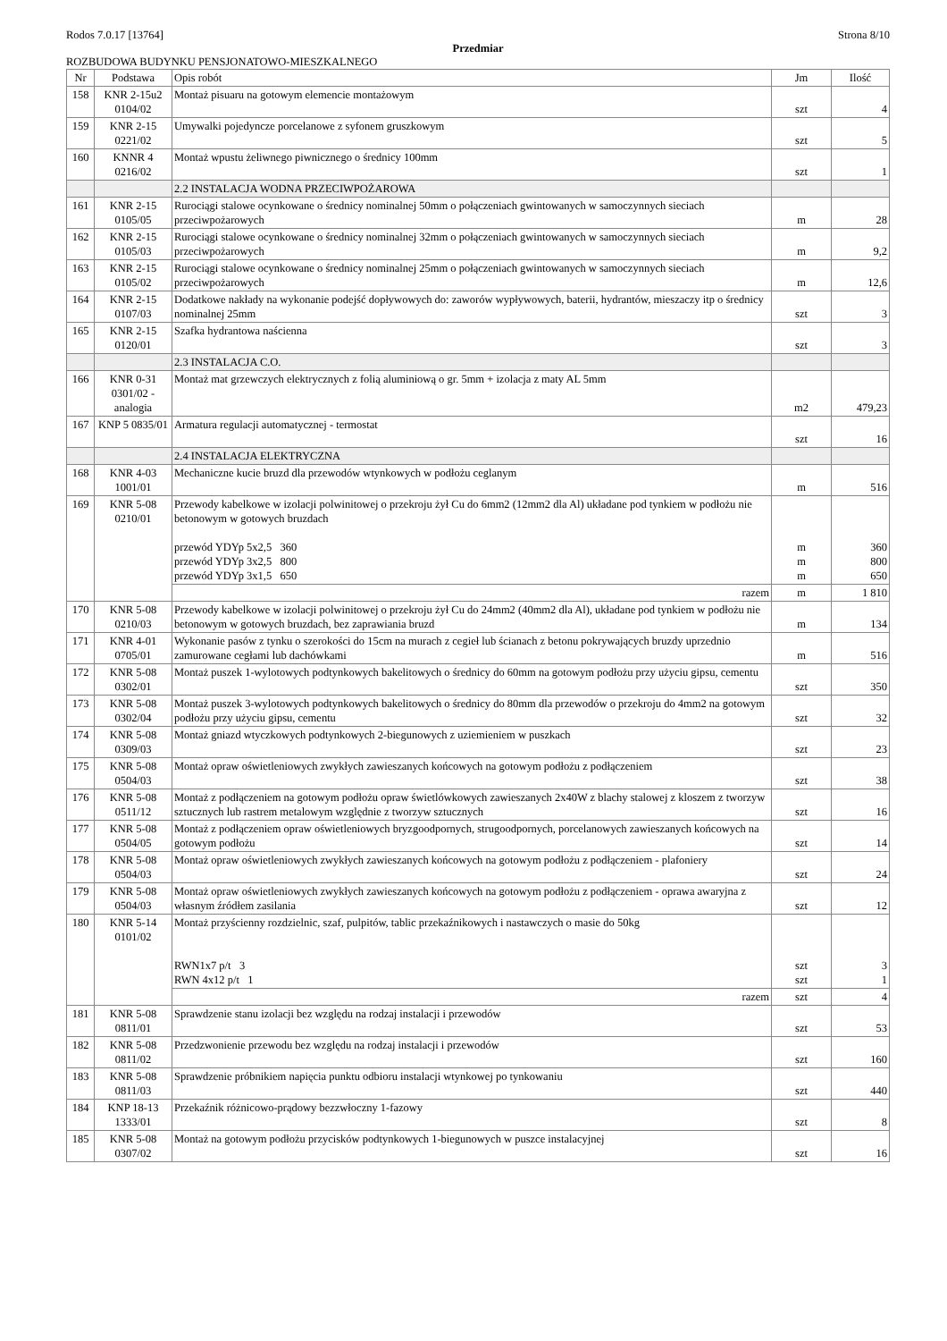Rodos 7.0.17 [13764] Strona 8/10
Przedmiar
ROZBUDOWA BUDYNKU PENSJONATOWO-MIESZKALNEGO
| Nr | Podstawa | Opis robót | Jm | Ilość |
| --- | --- | --- | --- | --- |
| 158 | KNR 2-15u2 0104/02 | Montaż pisuaru na gotowym elemencie montażowym | szt | 4 |
| 159 | KNR 2-15 0221/02 | Umywalki pojedyncze porcelanowe z syfonem gruszkowym | szt | 5 |
| 160 | KNNR 4 0216/02 | Montaż wpustu żeliwnego piwnicznego o średnicy 100mm | szt | 1 |
| | | 2.2 INSTALACJA WODNA PRZECIWPOŻAROWA | | |
| 161 | KNR 2-15 0105/05 | Rurociągi stalowe ocynkowane o średnicy nominalnej 50mm o połączeniach gwintowanych w samoczynnych sieciach przeciwpożarowych | m | 28 |
| 162 | KNR 2-15 0105/03 | Rurociągi stalowe ocynkowane o średnicy nominalnej 32mm o połączeniach gwintowanych w samoczynnych sieciach przeciwpożarowych | m | 9,2 |
| 163 | KNR 2-15 0105/02 | Rurociągi stalowe ocynkowane o średnicy nominalnej 25mm o połączeniach gwintowanych w samoczynnych sieciach przeciwpożarowych | m | 12,6 |
| 164 | KNR 2-15 0107/03 | Dodatkowe nakłady na wykonanie podejść dopływowych do: zaworów wypływowych, baterii, hydrantów, mieszaczy itp o średnicy nominalnej 25mm | szt | 3 |
| 165 | KNR 2-15 0120/01 | Szafka hydrantowa naścienna | szt | 3 |
| | | 2.3 INSTALACJA C.O. | | |
| 166 | KNR 0-31 0301/02 - analogia | Montaż mat grzewczych elektrycznych z folią aluminiową o gr. 5mm + izolacja z maty AL 5mm | m2 | 479,23 |
| 167 | KNP 5 0835/01 | Armatura regulacji automatycznej - termostat | szt | 16 |
| | | 2.4 INSTALACJA ELEKTRYCZNA | | |
| 168 | KNR 4-03 1001/01 | Mechaniczne kucie bruzd dla przewodów wtynkowych w podłożu ceglanym | m | 516 |
| 169 | KNR 5-08 0210/01 | Przewody kabelkowe w izolacji polwinitowej o przekroju żył Cu do 6mm2 (12mm2 dla Al) układane pod tynkiem w podłożu nie betonowym w gotowych bruzdach przewód YDYp 5x2,5 360 przewód YDYp 3x2,5 800 przewód YDYp 3x1,5 650 | m m m | 360 800 650 |
| | | razem | m | 1 810 |
| 170 | KNR 5-08 0210/03 | Przewody kabelkowe w izolacji polwinitowej o przekroju żył Cu do 24mm2 (40mm2 dla Al), układane pod tynkiem w podłożu nie betonowym w gotowych bruzdach, bez zaprawiania bruzd | m | 134 |
| 171 | KNR 4-01 0705/01 | Wykonanie pasów z tynku o szerokości do 15cm na murach z cegieł lub ścianach z betonu pokrywających bruzdy uprzednio zamurowane cegłami lub dachówkami | m | 516 |
| 172 | KNR 5-08 0302/01 | Montaż puszek 1-wylotowych podtynkowych bakelitowych o średnicy do 60mm na gotowym podłożu przy użyciu gipsu, cementu | szt | 350 |
| 173 | KNR 5-08 0302/04 | Montaż puszek 3-wylotowych podtynkowych bakelitowych o średnicy do 80mm dla przewodów o przekroju do 4mm2 na gotowym podłożu przy użyciu gipsu, cementu | szt | 32 |
| 174 | KNR 5-08 0309/03 | Montaż gniazd wtyczkowych podtynkowych 2-biegunowych z uziemieniem w puszkach | szt | 23 |
| 175 | KNR 5-08 0504/03 | Montaż opraw oświetleniowych zwykłych zawieszanych końcowych na gotowym podłożu z podłączeniem | szt | 38 |
| 176 | KNR 5-08 0511/12 | Montaż z podłączeniem na gotowym podłożu opraw świetlówkowych zawieszanych 2x40W z blachy stalowej z kloszem z tworzyw sztucznych lub rastrem metalowym względnie z tworzyw sztucznych | szt | 16 |
| 177 | KNR 5-08 0504/05 | Montaż z podłączeniem opraw oświetleniowych bryzgoodpornych, strugoodpornych, porcelanowych zawieszanych końcowych na gotowym podłożu | szt | 14 |
| 178 | KNR 5-08 0504/03 | Montaż opraw oświetleniowych zwykłych zawieszanych końcowych na gotowym podłożu z podłączeniem - plafoniery | szt | 24 |
| 179 | KNR 5-08 0504/03 | Montaż opraw oświetleniowych zwykłych zawieszanych końcowych na gotowym podłożu z podłączeniem - oprawa awaryjna z własnym źródłem zasilania | szt | 12 |
| 180 | KNR 5-14 0101/02 | Montaż przyścienny rozdzielnic, szaf, pulpitów, tablic przekaźnikowych i nastawczych o masie do 50kg RWN1x7 p/t 3 RWN 4x12 p/t 1 | szt szt | 3 1 |
| | | razem | szt | 4 |
| 181 | KNR 5-08 0811/01 | Sprawdzenie stanu izolacji bez względu na rodzaj instalacji i przewodów | szt | 53 |
| 182 | KNR 5-08 0811/02 | Przedzwonienie przewodu bez względu na rodzaj instalacji i przewodów | szt | 160 |
| 183 | KNR 5-08 0811/03 | Sprawdzenie próbnikiem napięcia punktu odbioru instalacji wtynkowej po tynkowaniu | szt | 440 |
| 184 | KNP 18-13 1333/01 | Przekaźnik różnicowo-prądowy bezzwłoczny 1-fazowy | szt | 8 |
| 185 | KNR 5-08 0307/02 | Montaż na gotowym podłożu przycisków podtynkowych 1-biegunowych w puszce instalacyjnej | szt | 16 |